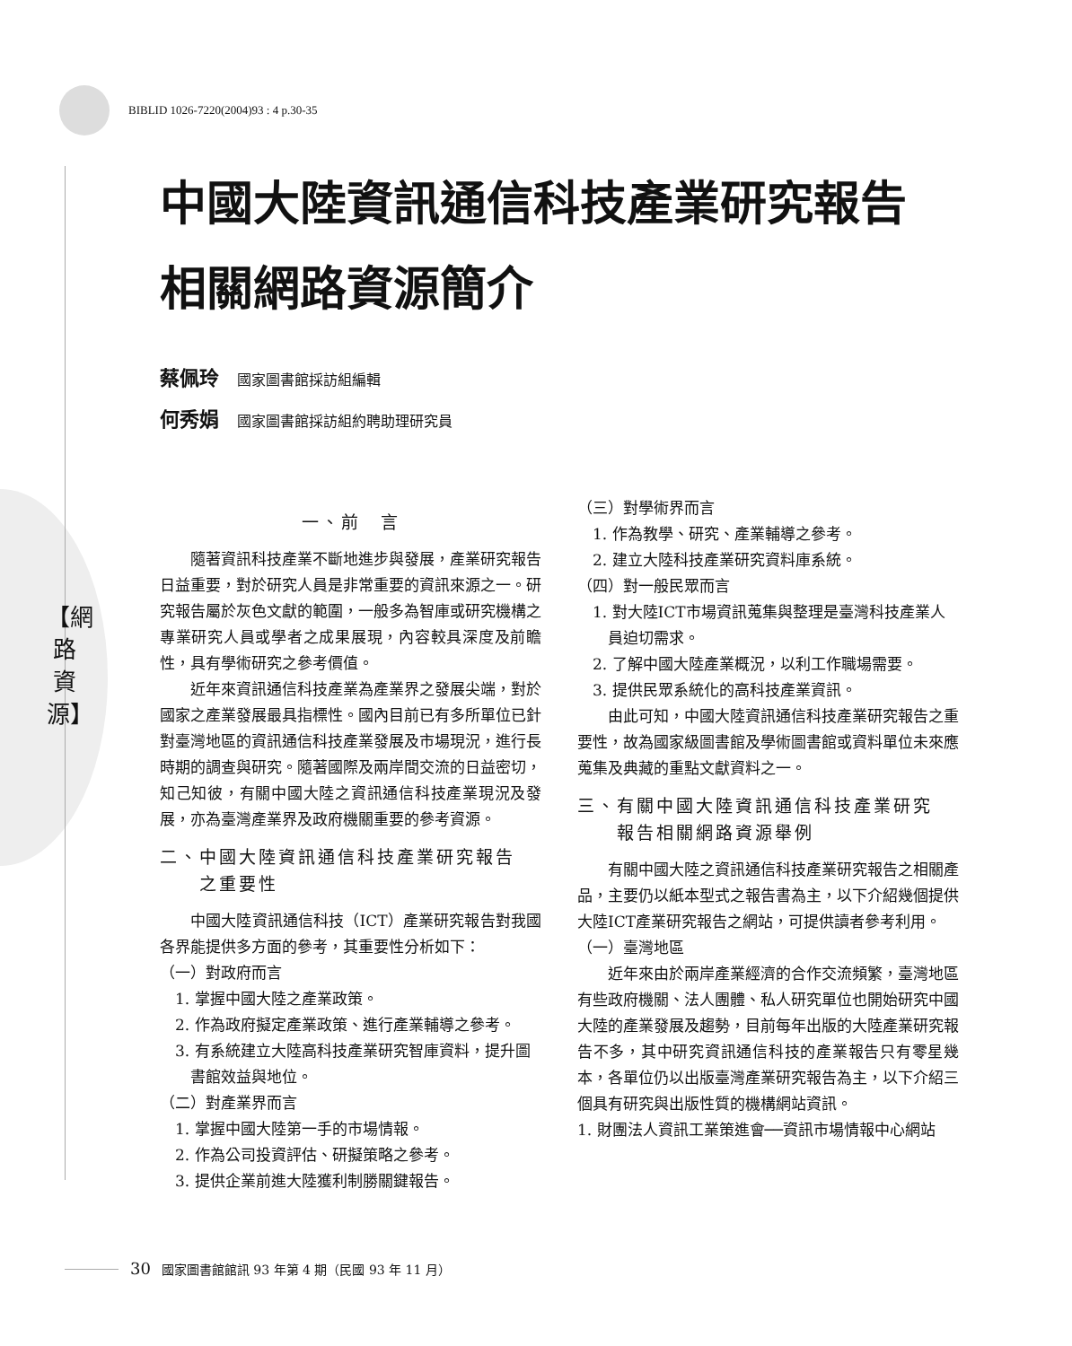BIBLID 1026-7220(2004)93 : 4 p.30-35
中國大陸資訊通信科技產業研究報告
相關網路資源簡介
蔡佩玲 國家圖書館採訪組編輯
何秀娟 國家圖書館採訪組約聘助理研究員
【網路資源】
一、前　言
隨著資訊科技產業不斷地進步與發展，產業研究報告日益重要，對於研究人員是非常重要的資訊來源之一。研究報告屬於灰色文獻的範圍，一般多為智庫或研究機構之專業研究人員或學者之成果展現，內容較具深度及前瞻性，具有學術研究之參考價值。
近年來資訊通信科技產業為產業界之發展尖端，對於國家之產業發展最具指標性。國內目前已有多所單位已針對臺灣地區的資訊通信科技產業發展及市場現況，進行長時期的調查與研究。隨著國際及兩岸間交流的日益密切，知己知彼，有關中國大陸之資訊通信科技產業現況及發展，亦為臺灣產業界及政府機關重要的參考資源。
二、中國大陸資訊通信科技產業研究報告
　　之重要性
中國大陸資訊通信科技（ICT）產業研究報告對我國各界能提供多方面的參考，其重要性分析如下：
（一）對政府而言
1. 掌握中國大陸之產業政策。
2. 作為政府擬定產業政策、進行產業輔導之參考。
3. 有系統建立大陸高科技產業研究智庫資料，提升圖書館效益與地位。
（二）對產業界而言
1. 掌握中國大陸第一手的市場情報。
2. 作為公司投資評估、研擬策略之參考。
3. 提供企業前進大陸獲利制勝關鍵報告。
（三）對學術界而言
1. 作為教學、研究、產業輔導之參考。
2. 建立大陸科技產業研究資料庫系統。
（四）對一般民眾而言
1. 對大陸ICT市場資訊蒐集與整理是臺灣科技產業人員迫切需求。
2. 了解中國大陸產業概況，以利工作職場需要。
3. 提供民眾系統化的高科技產業資訊。
由此可知，中國大陸資訊通信科技產業研究報告之重要性，故為國家級圖書館及學術圖書館或資料單位未來應蒐集及典藏的重點文獻資料之一。
三、有關中國大陸資訊通信科技產業研究
　　報告相關網路資源舉例
有關中國大陸之資訊通信科技產業研究報告之相關產品，主要仍以紙本型式之報告書為主，以下介紹幾個提供大陸ICT產業研究報告之網站，可提供讀者參考利用。
（一）臺灣地區
近年來由於兩岸產業經濟的合作交流頻繁，臺灣地區有些政府機關、法人團體、私人研究單位也開始研究中國大陸的產業發展及趨勢，目前每年出版的大陸產業研究報告不多，其中研究資訊通信科技的產業報告只有零星幾本，各單位仍以出版臺灣產業研究報告為主，以下介紹三個具有研究與出版性質的機構網站資訊。
1. 財團法人資訊工業策進會──資訊市場情報中心網站
30 國家圖書館館訊 93 年第 4 期（民國 93 年 11 月）